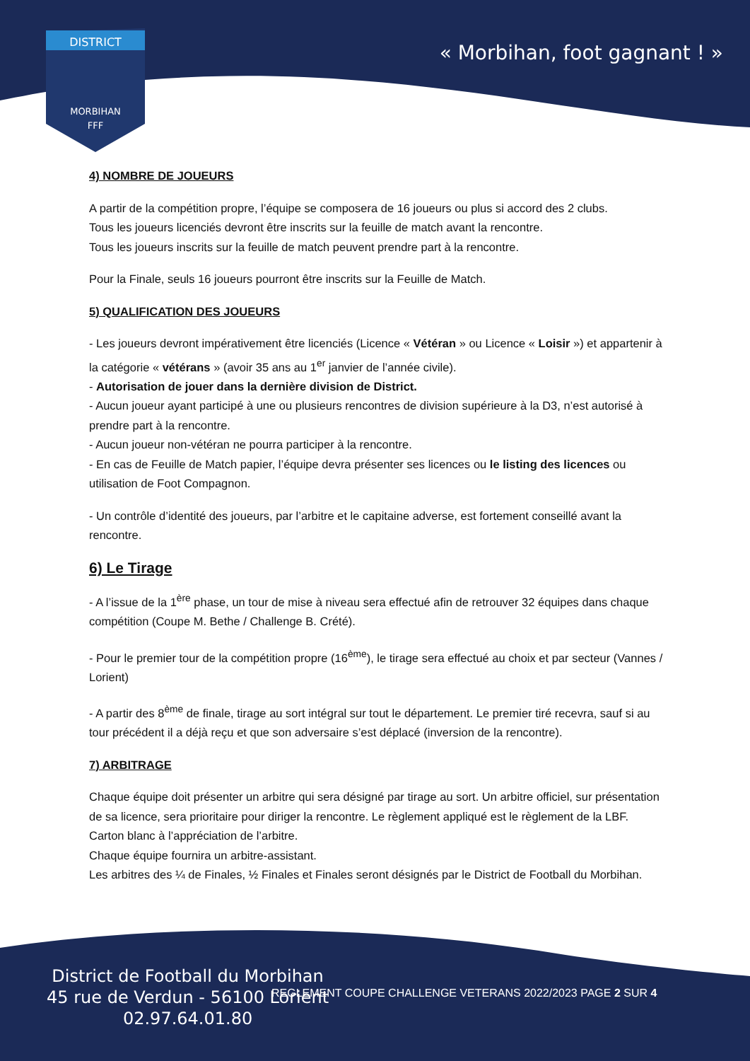DISTRICT
MORBIHAN
FFF
« Morbihan, foot gagnant ! »
4) NOMBRE DE JOUEURS
A partir de la compétition propre, l’équipe se composera de 16 joueurs ou plus si accord des 2 clubs.
Tous les joueurs licenciés devront être inscrits sur la feuille de match avant la rencontre.
Tous les joueurs inscrits sur la feuille de match peuvent prendre part à la rencontre.
Pour la Finale, seuls 16 joueurs pourront être inscrits sur la Feuille de Match.
5) QUALIFICATION DES JOUEURS
- Les joueurs devront impérativement être licenciés (Licence « Vétéran » ou Licence « Loisir ») et appartenir à la catégorie « vétérans » (avoir 35 ans au 1<sup>er</sup> janvier de l’année civile).
- Autorisation de jouer dans la dernière division de District.
- Aucun joueur ayant participé à une ou plusieurs rencontres de division supérieure à la D3, n’est autorisé à prendre part à la rencontre.
- Aucun joueur non-vétéran ne pourra participer à la rencontre.
- En cas de Feuille de Match papier, l’équipe devra présenter ses licences ou le listing des licences ou utilisation de Foot Compagnon.
- Un contrôle d’identité des joueurs, par l’arbitre et le capitaine adverse, est fortement conseillé avant la rencontre.
6) Le Tirage
- A l’issue de la 1<sup>ère</sup> phase, un tour de mise à niveau sera effectué afin de retrouver 32 équipes dans chaque compétition (Coupe M. Bethe / Challenge B. Crété).
- Pour le premier tour de la compétition propre (16<sup>ème</sup>), le tirage sera effectué au choix et par secteur (Vannes / Lorient)
- A partir des 8<sup>ème</sup> de finale, tirage au sort intégral sur tout le département. Le premier tiré recevra, sauf si au tour précédent il a déjà reçu et que son adversaire s’est déplacé (inversion de la rencontre).
7) ARBITRAGE
Chaque équipe doit présenter un arbitre qui sera désigné par tirage au sort. Un arbitre officiel, sur présentation de sa licence, sera prioritaire pour diriger la rencontre. Le règlement appliqué est le règlement de la LBF.
Carton blanc à l’appréciation de l’arbitre.
Chaque équipe fournira un arbitre-assistant.
Les arbitres des ¼ de Finales, ½ Finales et Finales seront désignés par le District de Football du Morbihan.
District de Football du Morbihan
45 rue de Verdun - 56100 Lorient
02.97.64.01.80
REGLEMENT COUPE CHALLENGE VETERANS 2022/2023 PAGE 2 SUR 4